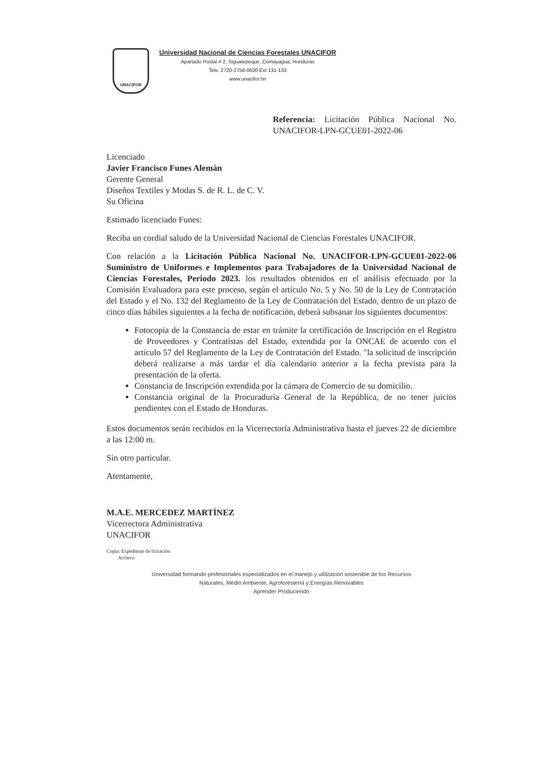UNACIFOR
Universidad Nacional de Ciencias Forestales UNACIFOR
Apartado Postal # 2, Siguatepeque, Comayagua, Honduras
Tels. 2720-2758-0630 Ext 131-133
www.unacifor.hn
Referencia: Licitación Pública Nacional No. UNACIFOR-LPN-GCUE01-2022-06
Licenciado
Javier Francisco Funes Alemán
Gerente General
Diseños Textiles y Modas S. de R. L. de C. V.
Su Oficina
Estimado licenciado Funes:
Reciba un cordial saludo de la Universidad Nacional de Ciencias Forestales UNACIFOR.
Con relación a la Licitación Pública Nacional No. UNACIFOR-LPN-GCUE01-2022-06 Suministro de Uniformes e Implementos para Trabajadores de la Universidad Nacional de Ciencias Forestales, Periodo 2023. los resultados obtenidos en el análisis efectuado por la Comisión Evaluadora para este proceso, según el artículo No. 5 y No. 50 de la Ley de Contratación del Estado y el No. 132 del Reglamento de la Ley de Contratación del Estado, dentro de un plazo de cinco días hábiles siguientes a la fecha de notificación, deberá subsanar los siguientes documentos:
Fotocopia de la Constancia de estar en trámite la certificación de Inscripción en el Registro de Proveedores y Contratistas del Estado, extendida por la ONCAE de acuerdo con el artículo 57 del Reglamento de la Ley de Contratación del Estado. "la solicitud de inscripción deberá realizarse a más tardar el día calendario anterior a la fecha prevista para la presentación de la oferta.
Constancia de Inscripción extendida por la cámara de Comercio de su domicilio.
Constancia original de la Procuraduría General de la República, de no tener juicios pendientes con el Estado de Honduras.
Estos documentos serán recibidos en la Vicerrectoría Administrativa hasta el jueves 22 de diciembre a las 12:00 m.
Sin otro particular.
Atentamente,
M.A.E. MERCEDEZ MARTÍNEZ
Vicerrectora Administrativa
UNACIFOR
Copia: Expediente de licitación
Archivo
Universidad formando profesionales especializados en el manejo y utilización sostenible de los Recursos
Naturales, Medio Ambiente, Agroforestería y Energías Renovables
· Aprender Produciendo ·